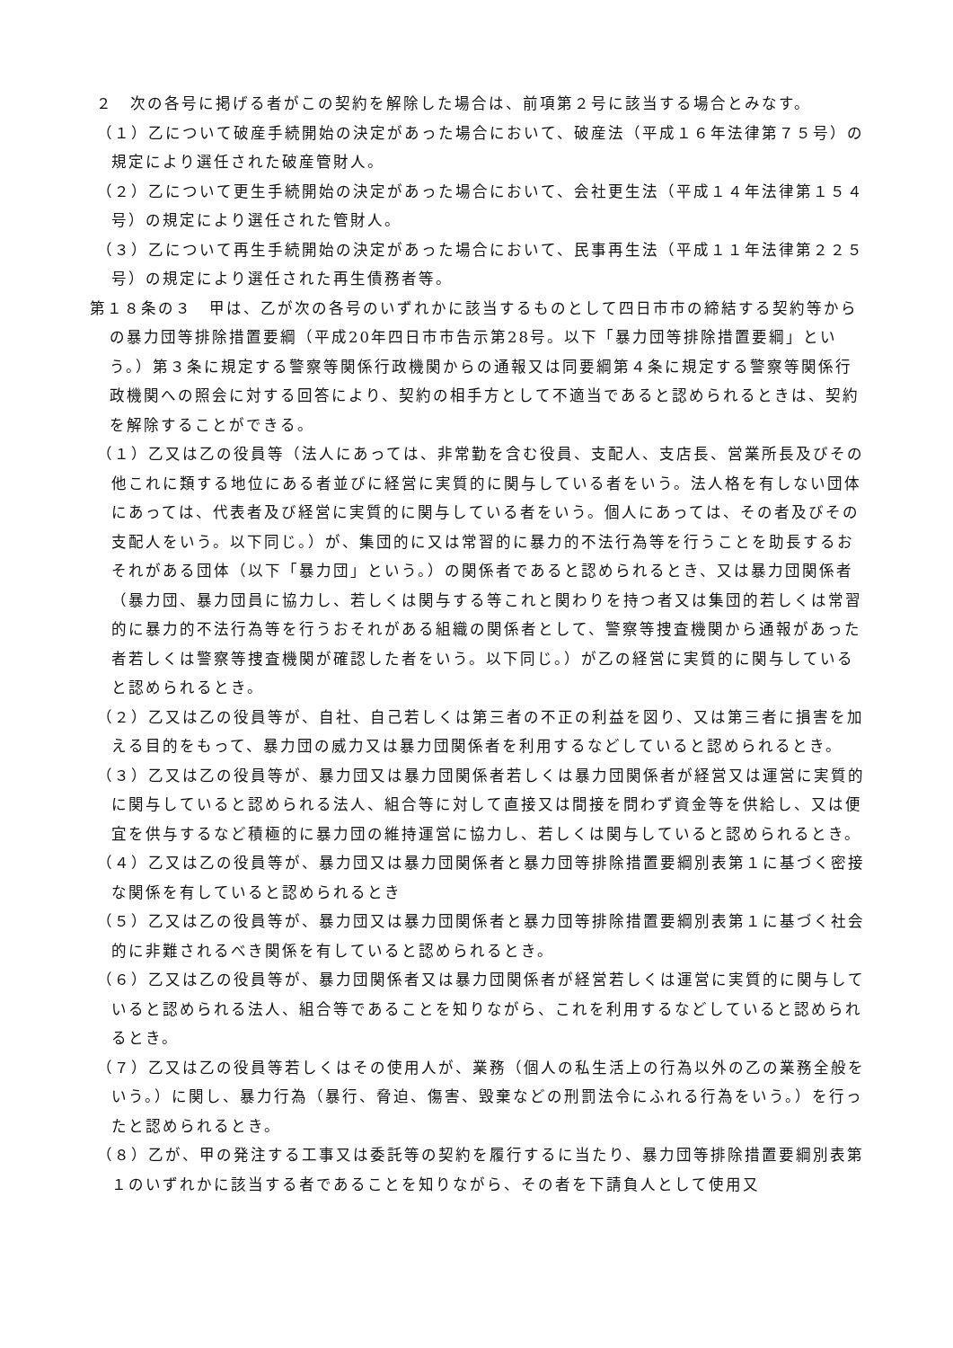２　次の各号に掲げる者がこの契約を解除した場合は、前項第２号に該当する場合とみなす。
（１）乙について破産手続開始の決定があった場合において、破産法（平成１６年法律第７５号）の規定により選任された破産管財人。
（２）乙について更生手続開始の決定があった場合において、会社更生法（平成１４年法律第１５４号）の規定により選任された管財人。
（３）乙について再生手続開始の決定があった場合において、民事再生法（平成１１年法律第２２５号）の規定により選任された再生債務者等。
第１８条の３　甲は、乙が次の各号のいずれかに該当するものとして四日市市の締結する契約等からの暴力団等排除措置要綱（平成20年四日市市告示第28号。以下「暴力団等排除措置要綱」という。）第３条に規定する警察等関係行政機関からの通報又は同要綱第４条に規定する警察等関係行政機関への照会に対する回答により、契約の相手方として不適当であると認められるときは、契約を解除することができる。
（１）乙又は乙の役員等（法人にあっては、非常勤を含む役員、支配人、支店長、営業所長及びその他これに類する地位にある者並びに経営に実質的に関与している者をいう。法人格を有しない団体にあっては、代表者及び経営に実質的に関与している者をいう。個人にあっては、その者及びその支配人をいう。以下同じ。）が、集団的に又は常習的に暴力的不法行為等を行うことを助長するおそれがある団体（以下「暴力団」という。）の関係者であると認められるとき、又は暴力団関係者（暴力団、暴力団員に協力し、若しくは関与する等これと関わりを持つ者又は集団的若しくは常習的に暴力的不法行為等を行うおそれがある組織の関係者として、警察等捜査機関から通報があった者若しくは警察等捜査機関が確認した者をいう。以下同じ。）が乙の経営に実質的に関与していると認められるとき。
（２）乙又は乙の役員等が、自社、自己若しくは第三者の不正の利益を図り、又は第三者に損害を加える目的をもって、暴力団の威力又は暴力団関係者を利用するなどしていると認められるとき。
（３）乙又は乙の役員等が、暴力団又は暴力団関係者若しくは暴力団関係者が経営又は運営に実質的に関与していると認められる法人、組合等に対して直接又は間接を問わず資金等を供給し、又は便宜を供与するなど積極的に暴力団の維持運営に協力し、若しくは関与していると認められるとき。
（４）乙又は乙の役員等が、暴力団又は暴力団関係者と暴力団等排除措置要綱別表第１に基づく密接な関係を有していると認められるとき
（５）乙又は乙の役員等が、暴力団又は暴力団関係者と暴力団等排除措置要綱別表第１に基づく社会的に非難されるべき関係を有していると認められるとき。
（６）乙又は乙の役員等が、暴力団関係者又は暴力団関係者が経営若しくは運営に実質的に関与していると認められる法人、組合等であることを知りながら、これを利用するなどしていると認められるとき。
（７）乙又は乙の役員等若しくはその使用人が、業務（個人の私生活上の行為以外の乙の業務全般をいう。）に関し、暴力行為（暴行、脅迫、傷害、毀棄などの刑罰法令にふれる行為をいう。）を行ったと認められるとき。
（８）乙が、甲の発注する工事又は委託等の契約を履行するに当たり、暴力団等排除措置要綱別表第１のいずれかに該当する者であることを知りながら、その者を下請負人として使用又